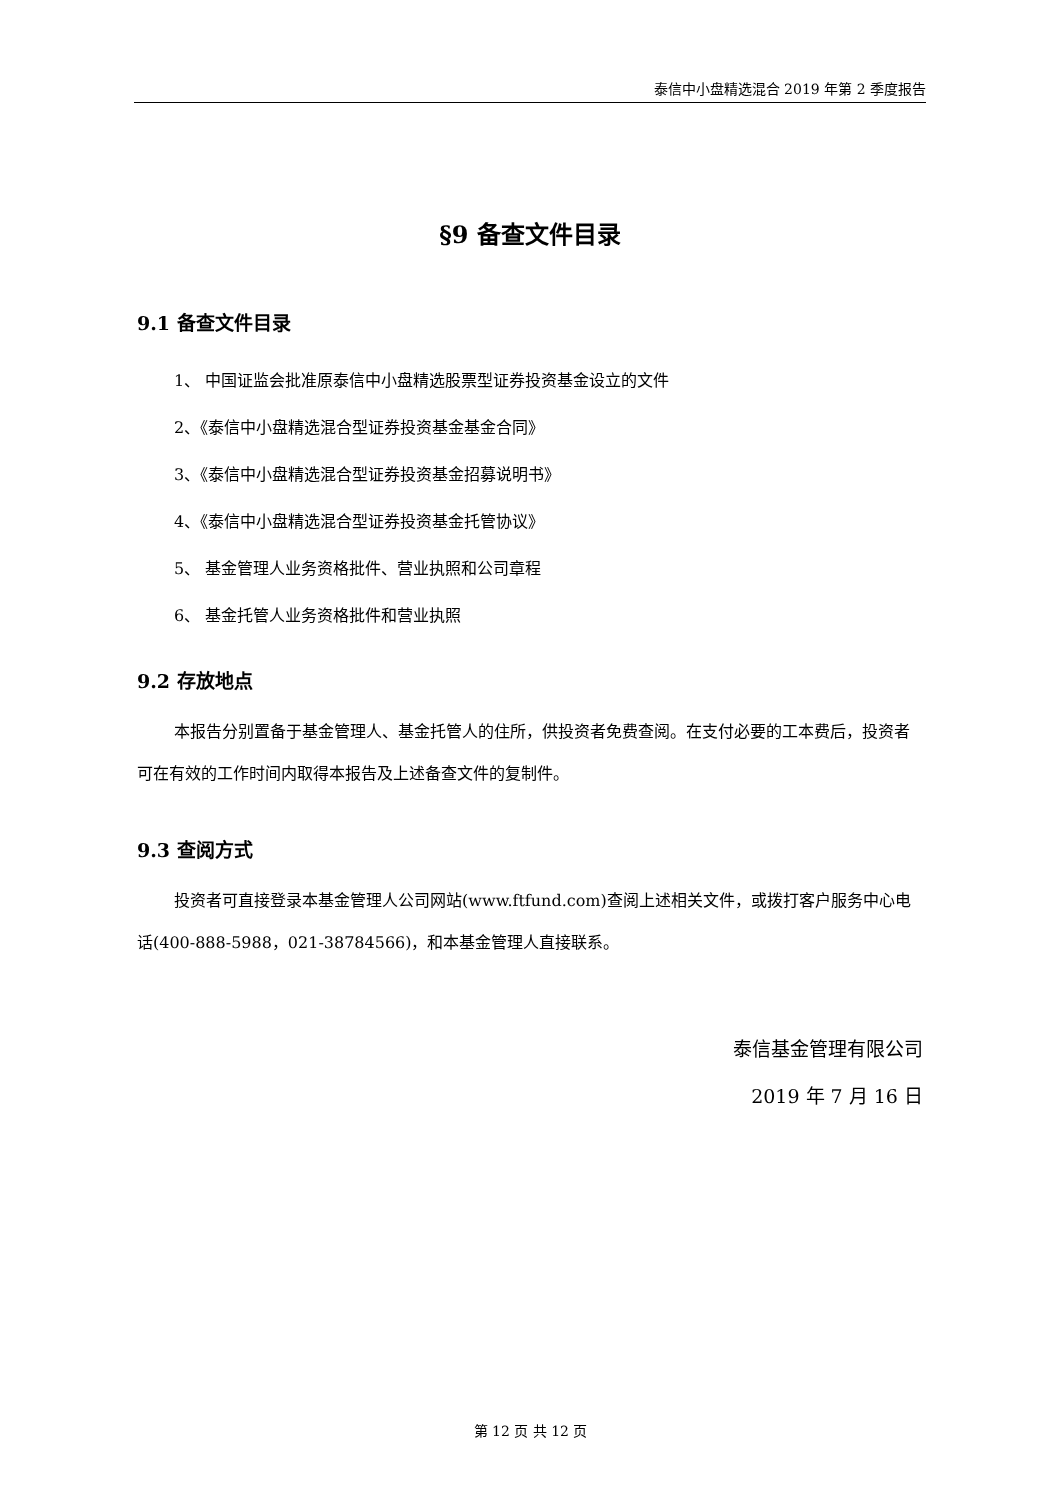泰信中小盘精选混合 2019 年第 2 季度报告
§9 备查文件目录
9.1 备查文件目录
1、 中国证监会批准原泰信中小盘精选股票型证券投资基金设立的文件
2、《泰信中小盘精选混合型证券投资基金基金合同》
3、《泰信中小盘精选混合型证券投资基金招募说明书》
4、《泰信中小盘精选混合型证券投资基金托管协议》
5、 基金管理人业务资格批件、营业执照和公司章程
6、 基金托管人业务资格批件和营业执照
9.2 存放地点
本报告分别置备于基金管理人、基金托管人的住所，供投资者免费查阅。在支付必要的工本费后，投资者可在有效的工作时间内取得本报告及上述备查文件的复制件。
9.3 查阅方式
投资者可直接登录本基金管理人公司网站(www.ftfund.com)查阅上述相关文件，或拨打客户服务中心电话(400-888-5988，021-38784566)，和本基金管理人直接联系。
泰信基金管理有限公司
2019 年 7 月 16 日
第 12 页 共 12 页